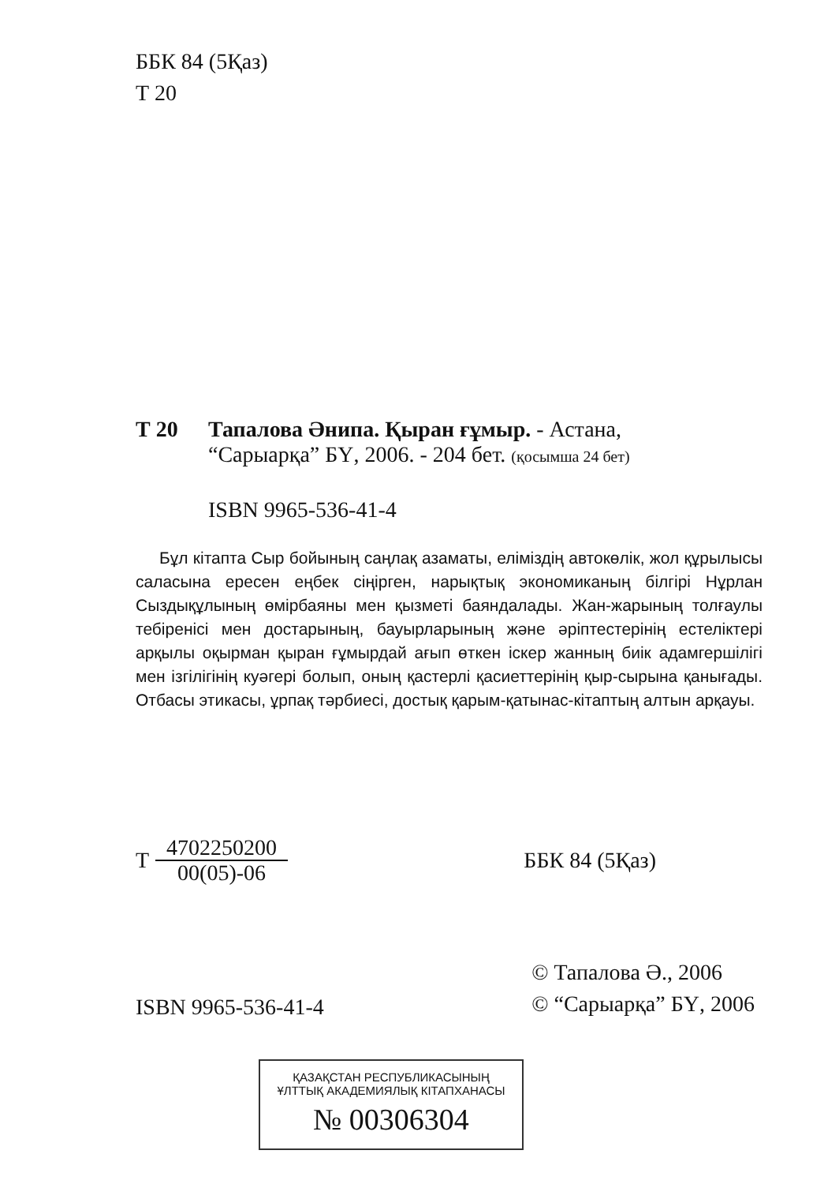ББК 84 (5Қаз)
Т 20
Т 20 Тапалова Әнипа. Қыран ғұмыр. - Астана,
“Сарыарқа” БҮ, 2006. - 204 бет. (қосымша 24 бет)
ISBN 9965-536-41-4
Бұл кітапта Сыр бойының саңлақ азаматы, еліміздің автокөлік, жол құрылысы саласына ересен еңбек сіңірген, нарықтық экономиканың білгірі Нұрлан Сыздықұлының өмірбаяны мен қызметі баяндалады. Жан-жарының толғаулы тебіренісі мен достарының, бауырларының және әріптестерінің естеліктері арқылы оқырман қыран ғұмырдай ағып өткен іскер жанның биік адамгершілігі мен ізгілігінің куәгері болып, оның қастерлі қасиеттерінің қыр-сырына қанығады. Отбасы этикасы, ұрпақ тәрбиесі, достық қарым-қатынас-кітаптың алтын арқауы.
Т 4702250200
00(05)-06 ББК 84 (5Қаз)
ISBN 9965-536-41-4 © Тапалова Ә., 2006
© “Сарыарқа” БҮ, 2006
ҚАЗАҚСТАН РЕСПУБЛИКАСЫНЫҢ
ҰЛТТЫҚ АКАДЕМИЯЛЫҚ КІТАПХАНАСЫ
№ 00306304